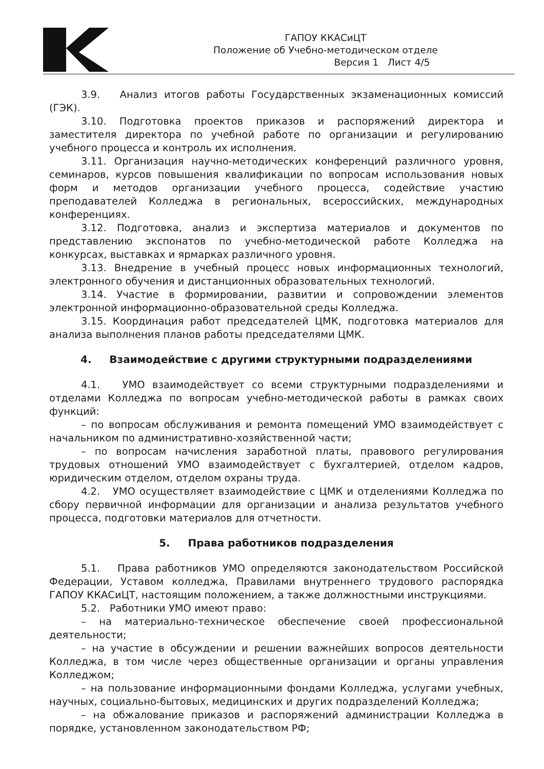ГАПОУ ККАСиЦТ
Положение об Учебно-методическом отделе
Версия 1 Лист 4/5
3.9. Анализ итогов работы Государственных экзаменационных комиссий (ГЭК).
3.10. Подготовка проектов приказов и распоряжений директора и заместителя директора по учебной работе по организации и регулированию учебного процесса и контроль их исполнения.
3.11. Организация научно-методических конференций различного уровня, семинаров, курсов повышения квалификации по вопросам использования новых форм и методов организации учебного процесса, содействие участию преподавателей Колледжа в региональных, всероссийских, международных конференциях.
3.12. Подготовка, анализ и экспертиза материалов и документов по представлению экспонатов по учебно-методической работе Колледжа на конкурсах, выставках и ярмарках различного уровня.
3.13. Внедрение в учебный процесс новых информационных технологий, электронного обучения и дистанционных образовательных технологий.
3.14. Участие в формировании, развитии и сопровождении элементов электронной информационно-образовательной среды Колледжа.
3.15. Координация работ председателей ЦМК, подготовка материалов для анализа выполнения планов работы председателями ЦМК.
4. Взаимодействие с другими структурными подразделениями
4.1. УМО взаимодействует со всеми структурными подразделениями и отделами Колледжа по вопросам учебно-методической работы в рамках своих функций:
– по вопросам обслуживания и ремонта помещений УМО взаимодействует с начальником по административно-хозяйственной части;
– по вопросам начисления заработной платы, правового регулирования трудовых отношений УМО взаимодействует с бухгалтерией, отделом кадров, юридическим отделом, отделом охраны труда.
4.2. УМО осуществляет взаимодействие с ЦМК и отделениями Колледжа по сбору первичной информации для организации и анализа результатов учебного процесса, подготовки материалов для отчетности.
5. Права работников подразделения
5.1. Права работников УМО определяются законодательством Российской Федерации, Уставом колледжа, Правилами внутреннего трудового распорядка ГАПОУ ККАСиЦТ, настоящим положением, а также должностными инструкциями.
5.2. Работники УМО имеют право:
– на материально-техническое обеспечение своей профессиональной деятельности;
– на участие в обсуждении и решении важнейших вопросов деятельности Колледжа, в том числе через общественные организации и органы управления Колледжом;
– на пользование информационными фондами Колледжа, услугами учебных, научных, социально-бытовых, медицинских и других подразделений Колледжа;
– на обжалование приказов и распоряжений администрации Колледжа в порядке, установленном законодательством РФ;